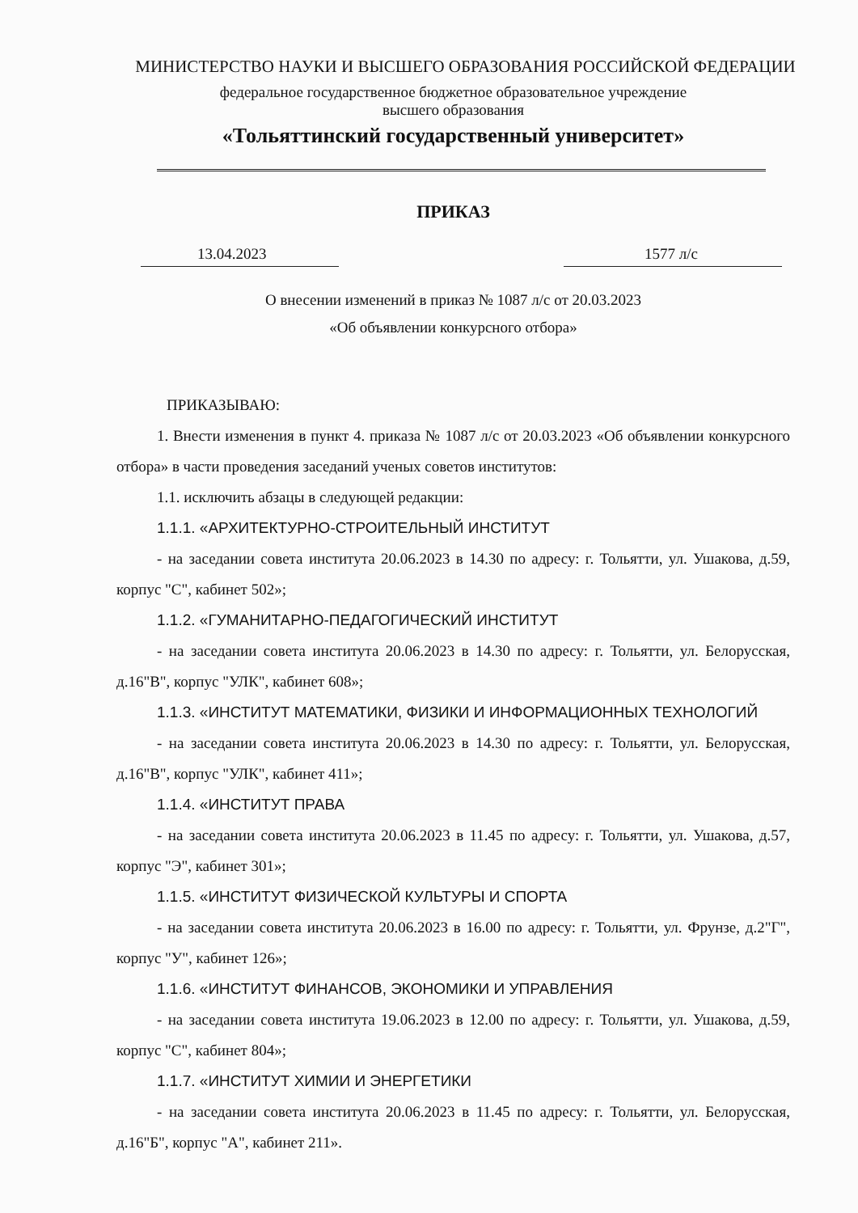МИНИСТЕРСТВО НАУКИ И ВЫСШЕГО ОБРАЗОВАНИЯ РОССИЙСКОЙ ФЕДЕРАЦИИ
федеральное государственное бюджетное образовательное учреждение
высшего образования
«Тольяттинский государственный университет»
ПРИКАЗ
13.04.2023 1577 л/с
О внесении изменений в приказ № 1087 л/с от 20.03.2023
«Об объявлении конкурсного отбора»
ПРИКАЗЫВАЮ:
1. Внести изменения в пункт 4. приказа № 1087 л/с от 20.03.2023 «Об объявлении конкурсного отбора» в части проведения заседаний ученых советов институтов:
1.1. исключить абзацы в следующей редакции:
1.1.1. «АРХИТЕКТУРНО-СТРОИТЕЛЬНЫЙ ИНСТИТУТ
- на заседании совета института 20.06.2023 в 14.30 по адресу: г. Тольятти, ул. Ушакова, д.59, корпус "С", кабинет 502»;
1.1.2. «ГУМАНИТАРНО-ПЕДАГОГИЧЕСКИЙ ИНСТИТУТ
- на заседании совета института 20.06.2023 в 14.30 по адресу: г. Тольятти, ул. Белорусская, д.16"В", корпус "УЛК", кабинет 608»;
1.1.3. «ИНСТИТУТ МАТЕМАТИКИ, ФИЗИКИ И ИНФОРМАЦИОННЫХ ТЕХНОЛОГИЙ
- на заседании совета института 20.06.2023 в 14.30 по адресу: г. Тольятти, ул. Белорусская, д.16"В", корпус "УЛК", кабинет 411»;
1.1.4. «ИНСТИТУТ ПРАВА
- на заседании совета института 20.06.2023 в 11.45 по адресу: г. Тольятти, ул. Ушакова, д.57, корпус "Э", кабинет 301»;
1.1.5. «ИНСТИТУТ ФИЗИЧЕСКОЙ КУЛЬТУРЫ И СПОРТА
- на заседании совета института 20.06.2023 в 16.00 по адресу: г. Тольятти, ул. Фрунзе, д.2"Г", корпус "У", кабинет 126»;
1.1.6. «ИНСТИТУТ ФИНАНСОВ, ЭКОНОМИКИ И УПРАВЛЕНИЯ
- на заседании совета института 19.06.2023 в 12.00 по адресу: г. Тольятти, ул. Ушакова, д.59, корпус "С", кабинет 804»;
1.1.7. «ИНСТИТУТ ХИМИИ И ЭНЕРГЕТИКИ
- на заседании совета института 20.06.2023 в 11.45 по адресу: г. Тольятти, ул. Белорусская, д.16"Б", корпус "А", кабинет 211».